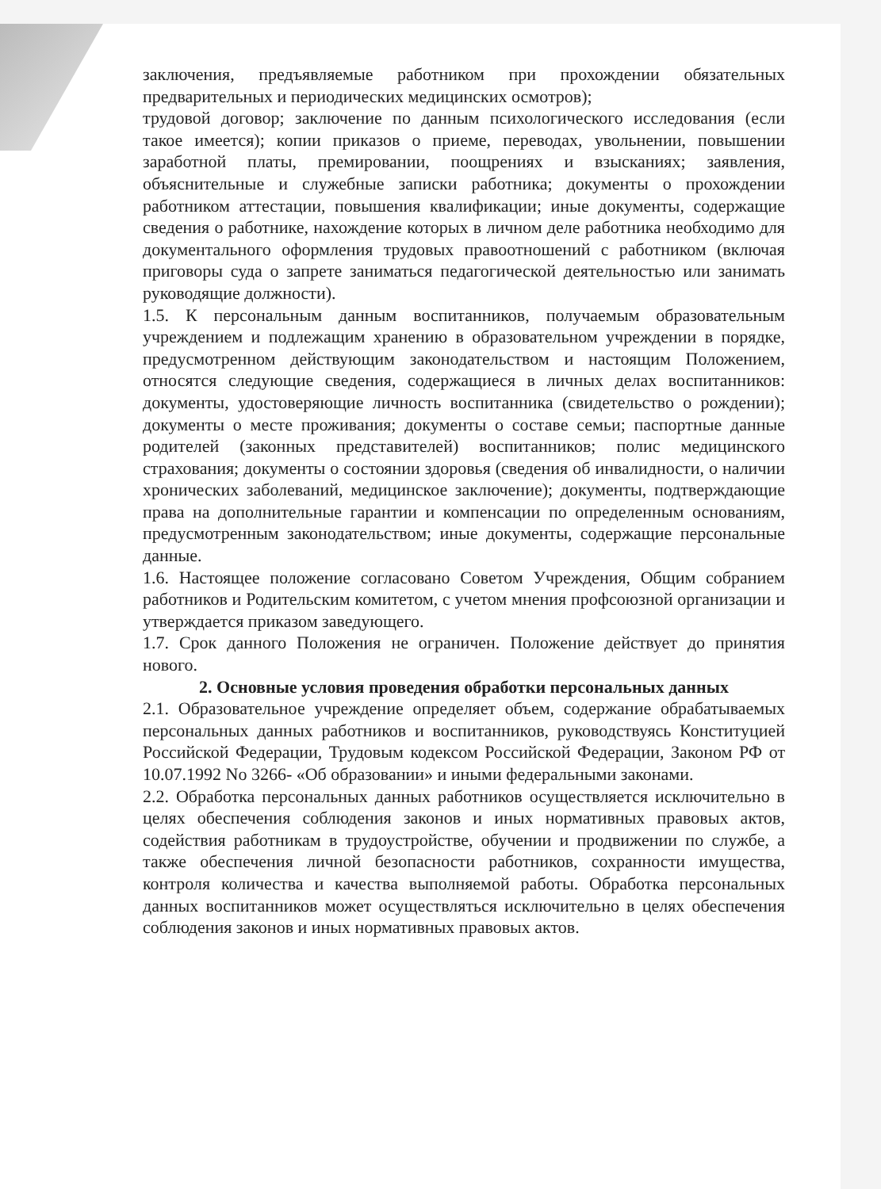заключения, предъявляемые работником при прохождении обязательных предварительных и периодических медицинских осмотров);
трудовой договор; заключение по данным психологического исследования (если такое имеется); копии приказов о приеме, переводах, увольнении, повышении заработной платы, премировании, поощрениях и взысканиях; заявления, объяснительные и служебные записки работника; документы о прохождении работником аттестации, повышения квалификации; иные документы, содержащие сведения о работнике, нахождение которых в личном деле работника необходимо для документального оформления трудовых правоотношений с работником (включая приговоры суда о запрете заниматься педагогической деятельностью или занимать руководящие должности).
1.5. К персональным данным воспитанников, получаемым образовательным учреждением и подлежащим хранению в образовательном учреждении в порядке, предусмотренном действующим законодательством и настоящим Положением, относятся следующие сведения, содержащиеся в личных делах воспитанников: документы, удостоверяющие личность воспитанника (свидетельство о рождении); документы о месте проживания; документы о составе семьи; паспортные данные родителей (законных представителей) воспитанников; полис медицинского страхования; документы о состоянии здоровья (сведения об инвалидности, о наличии хронических заболеваний, медицинское заключение); документы, подтверждающие права на дополнительные гарантии и компенсации по определенным основаниям, предусмотренным законодательством; иные документы, содержащие персональные данные.
1.6. Настоящее положение согласовано Советом Учреждения, Общим собранием работников и Родительским комитетом, с учетом мнения профсоюзной организации и утверждается приказом заведующего.
1.7. Срок данного Положения не ограничен. Положение действует до принятия нового.
2. Основные условия проведения обработки персональных данных
2.1. Образовательное учреждение определяет объем, содержание обрабатываемых персональных данных работников и воспитанников, руководствуясь Конституцией Российской Федерации, Трудовым кодексом Российской Федерации, Законом РФ от 10.07.1992 No 3266- «Об образовании» и иными федеральными законами.
2.2. Обработка персональных данных работников осуществляется исключительно в целях обеспечения соблюдения законов и иных нормативных правовых актов, содействия работникам в трудоустройстве, обучении и продвижении по службе, а также обеспечения личной безопасности работников, сохранности имущества, контроля количества и качества выполняемой работы. Обработка персональных данных воспитанников может осуществляться исключительно в целях обеспечения соблюдения законов и иных нормативных правовых актов.